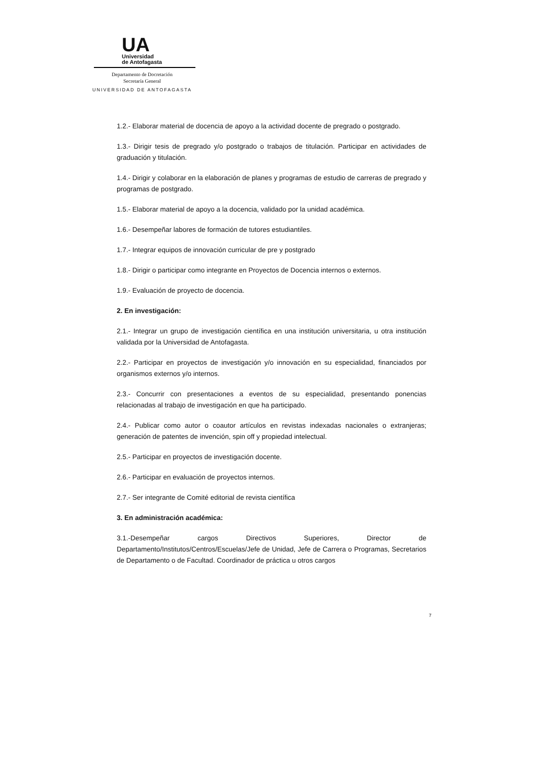UA
Universidad
de Antofagasta
Departamento de Docretación
Secretaría General
UNIVERSIDAD DE ANTOFAGASTA
1.2.- Elaborar material de docencia de apoyo a la actividad docente de pregrado o postgrado.
1.3.- Dirigir tesis de pregrado y/o postgrado o trabajos de titulación. Participar en actividades de graduación y titulación.
1.4.- Dirigir y colaborar en la elaboración de planes y programas de estudio de carreras de pregrado y programas de postgrado.
1.5.- Elaborar material de apoyo a la docencia, validado por la unidad académica.
1.6.- Desempeñar labores de formación de tutores estudiantiles.
1.7.- Integrar equipos de innovación curricular de pre y postgrado
1.8.- Dirigir o participar como integrante en Proyectos de Docencia internos o externos.
1.9.- Evaluación de proyecto de docencia.
2. En investigación:
2.1.- Integrar un grupo de investigación científica en una institución universitaria, u otra institución validada por la Universidad de Antofagasta.
2.2.- Participar en proyectos de investigación y/o innovación en su especialidad, financiados por organismos externos y/o internos.
2.3.- Concurrir con presentaciones a eventos de su especialidad, presentando ponencias relacionadas al trabajo de investigación en que ha participado.
2.4.- Publicar como autor o coautor artículos en revistas indexadas nacionales o extranjeras; generación de patentes de invención, spin off y propiedad intelectual.
2.5.- Participar en proyectos de investigación docente.
2.6.- Participar en evaluación de proyectos internos.
2.7.- Ser integrante de Comité editorial de revista científica
3. En administración académica:
3.1.-Desempeñar cargos Directivos Superiores, Director de Departamento/Institutos/Centros/Escuelas/Jefe de Unidad, Jefe de Carrera o Programas, Secretarios de Departamento o de Facultad. Coordinador de práctica u otros cargos
7